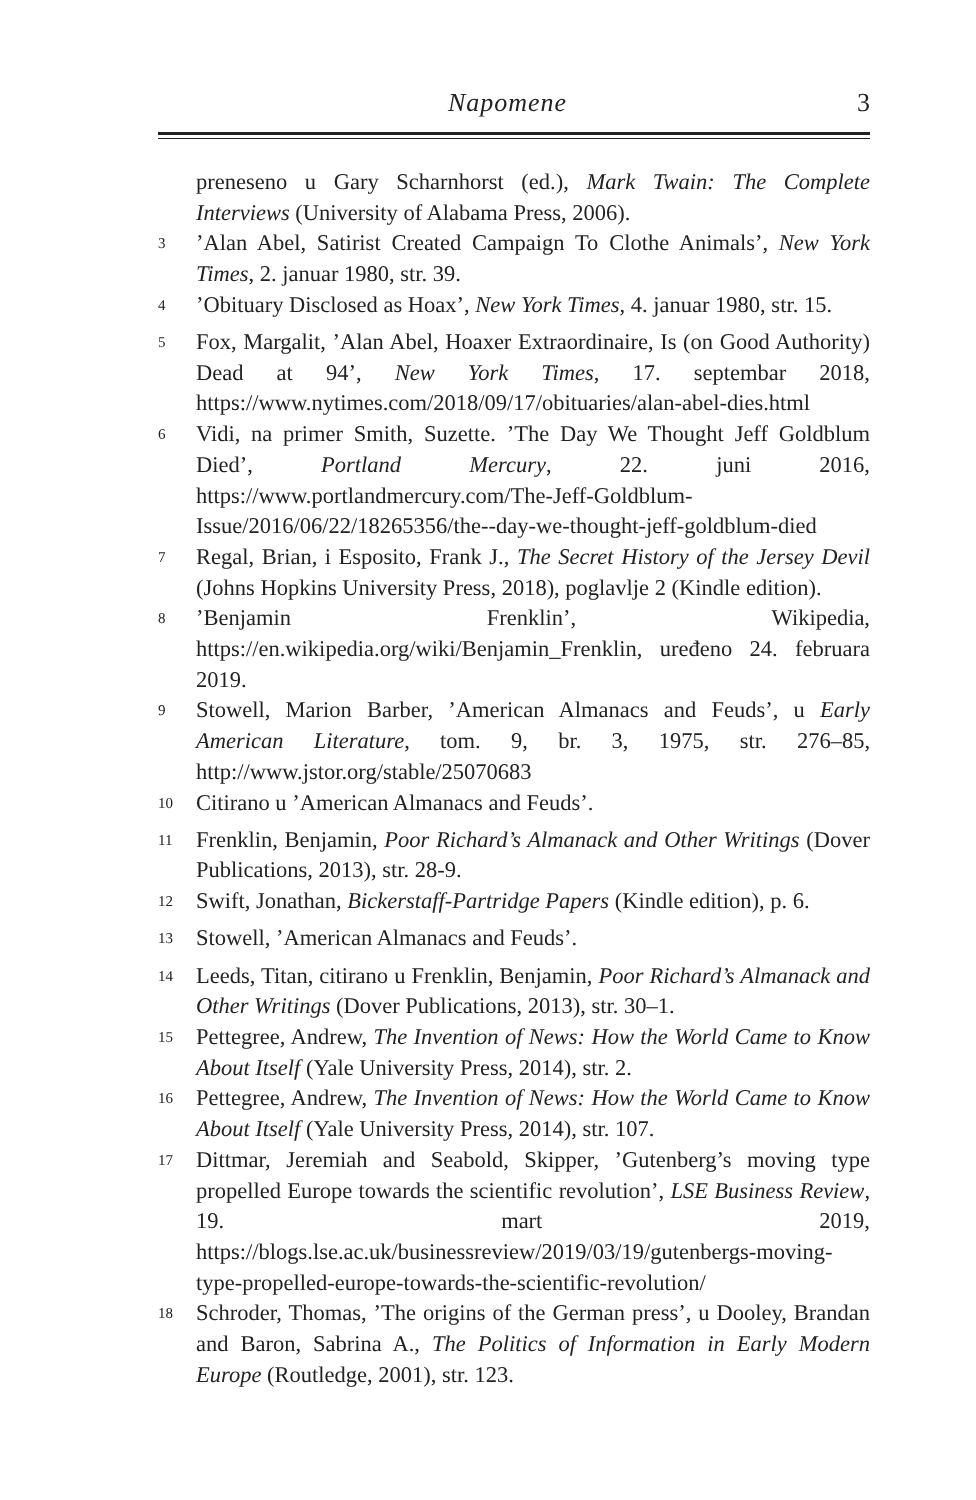Napomene 3
preneseno u Gary Scharnhorst (ed.), Mark Twain: The Complete Interviews (University of Alabama Press, 2006).
<sup>3</sup>’Alan Abel, Satirist Created Campaign To Clothe Animals’, New York Times, 2. januar 1980, str. 39.
<sup>4</sup>’Obituary Disclosed as Hoax’, New York Times, 4. januar 1980, str. 15.
<sup>5</sup> Fox, Margalit, ’Alan Abel, Hoaxer Extraordinaire, Is (on Good Authority) Dead at 94’, New York Times, 17. septembar 2018, https://www.nytimes.com/2018/09/17/obituaries/alan-abel-dies.html
<sup>6</sup> Vidi, na primer Smith, Suzette. ’The Day We Thought Jeff Goldblum Died’, Portland Mercury, 22. juni 2016, https://www.portlandmercury.com/The-Jeff-Goldblum-Issue/2016/06/22/18265356/the--day-we-thought-jeff-goldblum-died
<sup>7</sup> Regal, Brian, i Esposito, Frank J., The Secret History of the Jersey Devil (Johns Hopkins University Press, 2018), poglavlje 2 (Kindle edition).
<sup>8</sup>’Benjamin Frenklin’, Wikipedia, https://en.wikipedia.org/wiki/Benjamin_Frenklin, uređeno 24. februara 2019.
<sup>9</sup> Stowell, Marion Barber, ’American Almanacs and Feuds’, u Early American Literature, tom. 9, br. 3, 1975, str. 276–85, http://www.jstor.org/stable/25070683
<sup>10</sup> Citirano u ’American Almanacs and Feuds’.
<sup>11</sup> Frenklin, Benjamin, Poor Richard’s Almanack and Other Writings (Dover Publications, 2013), str. 28-9.
<sup>12</sup> Swift, Jonathan, Bickerstaff-Partridge Papers (Kindle edition), p. 6.
<sup>13</sup> Stowell, ’American Almanacs and Feuds’.
<sup>14</sup> Leeds, Titan, citirano u Frenklin, Benjamin, Poor Richard’s Almanack and Other Writings (Dover Publications, 2013), str. 30–1.
<sup>15</sup> Pettegree, Andrew, The Invention of News: How the World Came to Know About Itself (Yale University Press, 2014), str. 2.
<sup>16</sup> Pettegree, Andrew, The Invention of News: How the World Came to Know About Itself (Yale University Press, 2014), str. 107.
<sup>17</sup> Dittmar, Jeremiah and Seabold, Skipper, ’Gutenberg’s moving type propelled Europe towards the scientific revolution’, LSE Business Review, 19. mart 2019, https://blogs.lse.ac.uk/businessreview/2019/03/19/gutenbergs-moving-type-propelled-europe-towards-the-scientific-revolution/
<sup>18</sup> Schroder, Thomas, ’The origins of the German press’, u Dooley, Brandan and Baron, Sabrina A., The Politics of Information in Early Modern Europe (Routledge, 2001), str. 123.